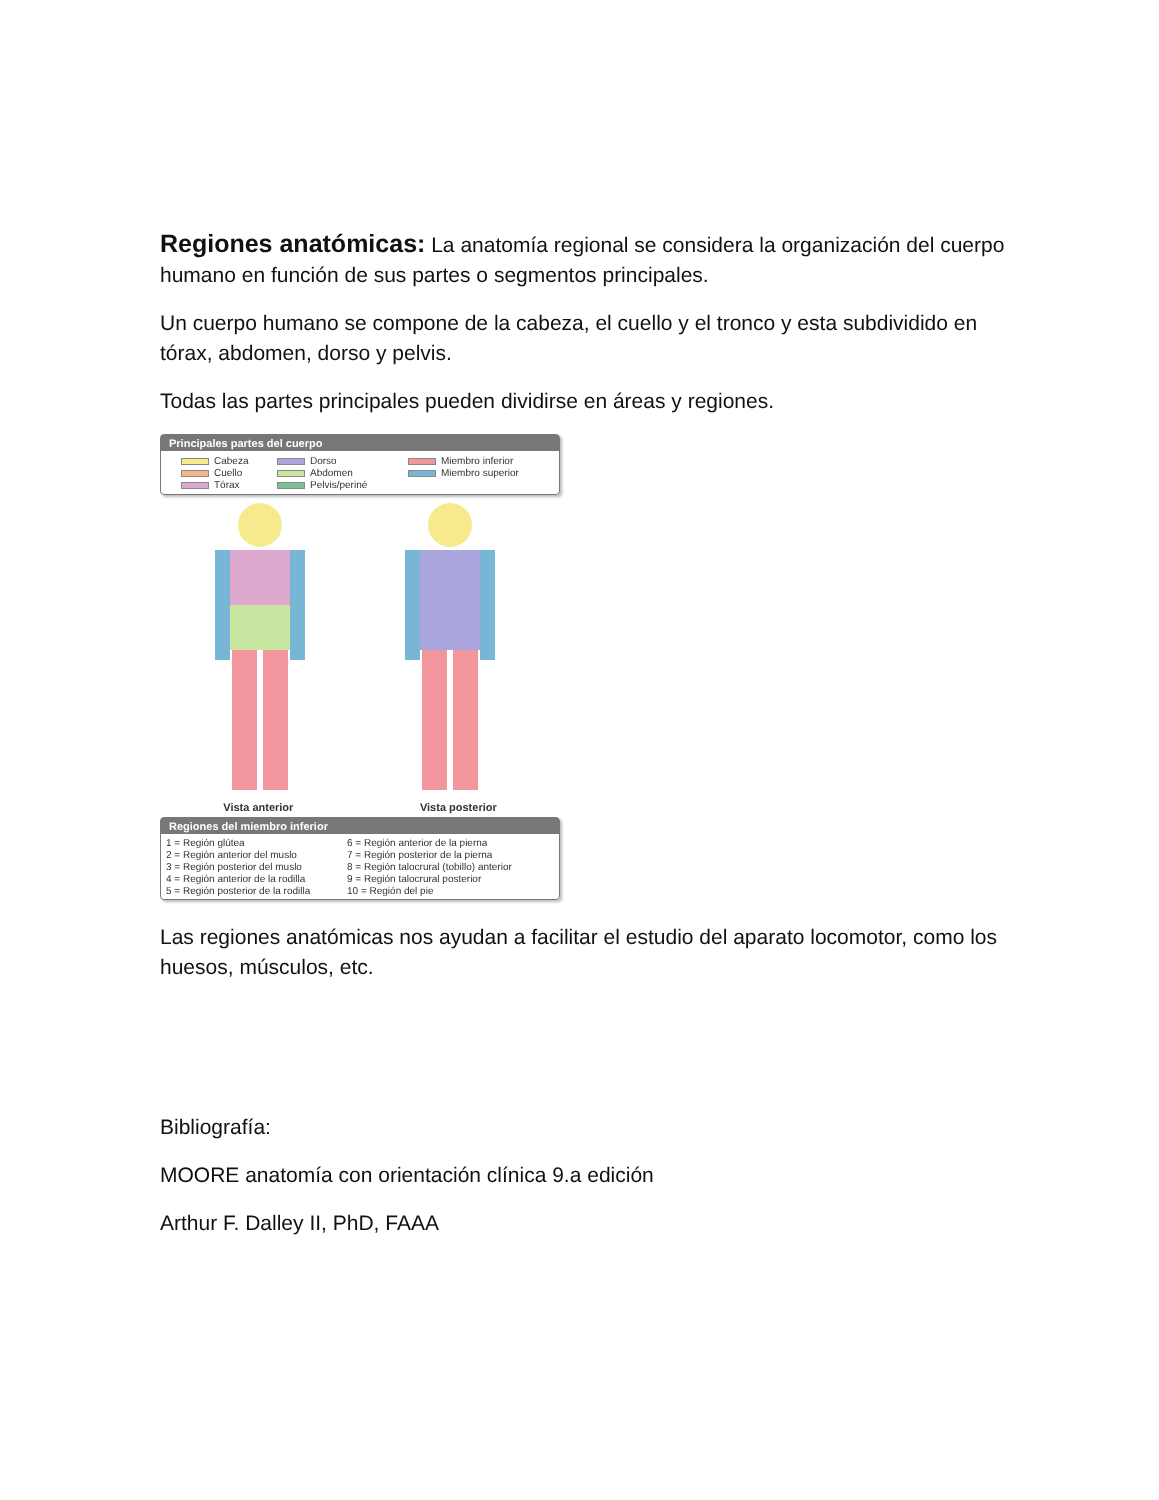Regiones anatómicas: La anatomía regional se considera la organización del cuerpo humano en función de sus partes o segmentos principales.
Un cuerpo humano se compone de la cabeza, el cuello y el tronco y esta subdividido en tórax, abdomen, dorso y pelvis.
Todas las partes principales pueden dividirse en áreas y regiones.
Principales partes del cuerpo
Cabeza Dorso Miembro inferior Cuello Abdomen Miembro superior Tórax Pelvis/periné
Vista anterior Vista posterior
Regiones del miembro inferior
1 = Región glútea 6 = Región anterior de la pierna 2 = Región anterior del muslo 7 = Región posterior de la pierna 3 = Región posterior del muslo 8 = Región talocrural (tobillo) anterior 4 = Región anterior de la rodilla 9 = Región talocrural posterior 5 = Región posterior de la rodilla 10 = Región del pie
Las regiones anatómicas nos ayudan a facilitar el estudio del aparato locomotor, como los huesos, músculos, etc.
Bibliografía:
MOORE anatomía con orientación clínica 9.a edición
Arthur F. Dalley II, PhD, FAAA